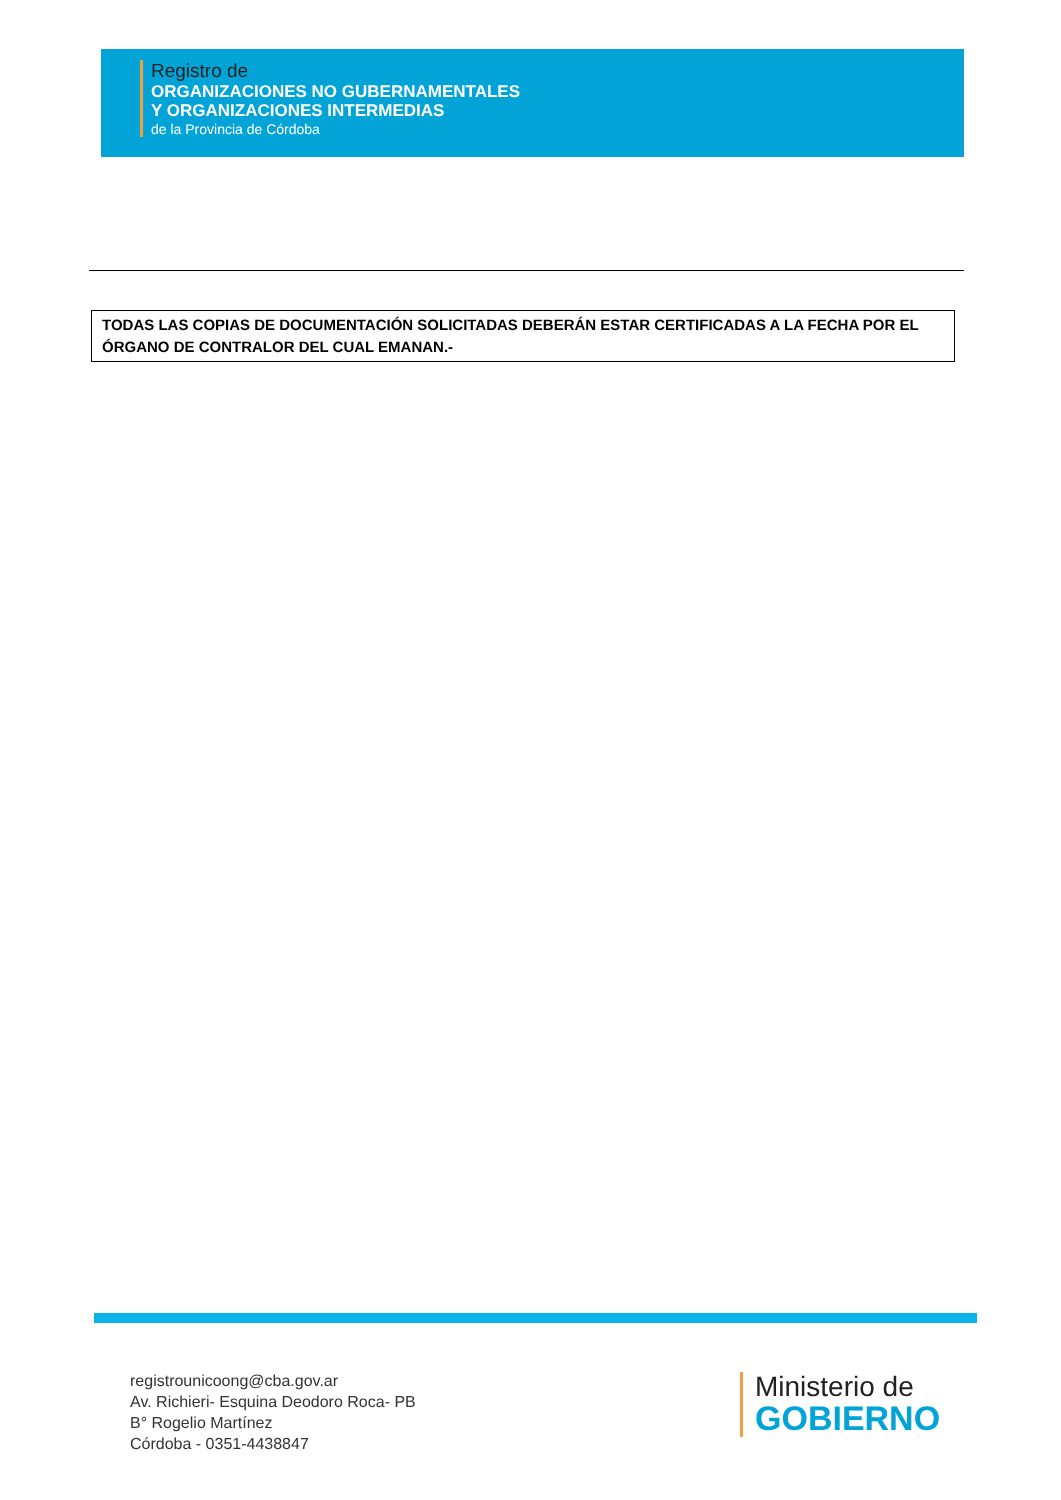Registro de
ORGANIZACIONES NO GUBERNAMENTALES
Y ORGANIZACIONES INTERMEDIAS
de la Provincia de Córdoba
TODAS LAS COPIAS DE DOCUMENTACIÓN SOLICITADAS DEBERÁN ESTAR CERTIFICADAS A LA FECHA POR EL ÓRGANO DE CONTRALOR DEL CUAL EMANAN.-
registrounicoong@cba.gov.ar
Av. Richieri- Esquina Deodoro Roca- PB
B° Rogelio Martínez
Córdoba - 0351-4438847
Ministerio de
GOBIERNO